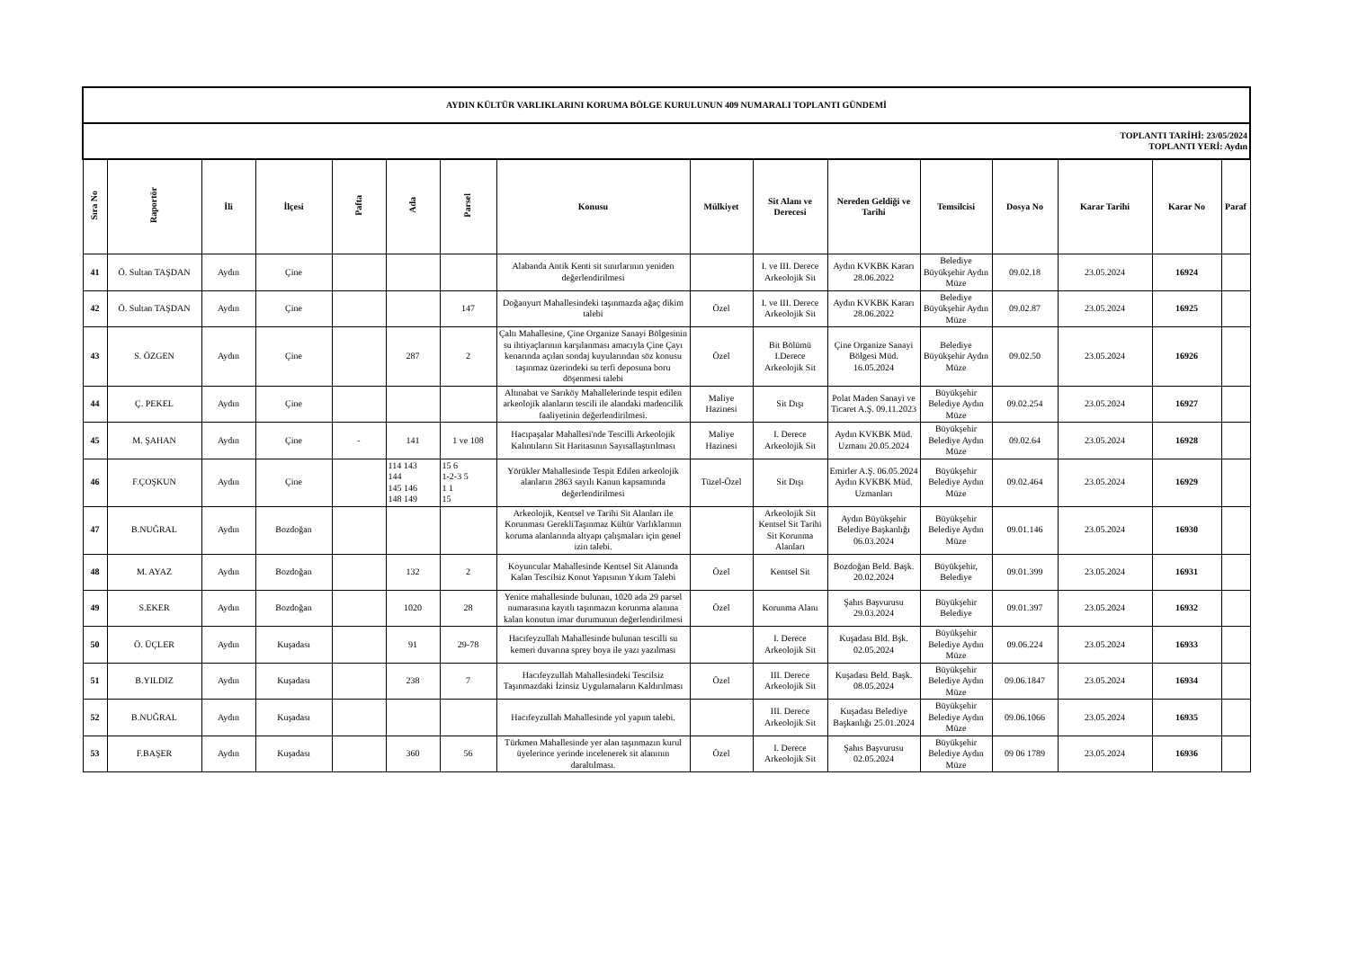| AYDIN KÜLTÜR VARLIKLARINI KORUMA BÖLGE KURULUNUN 409 NUMARALI TOPLANTI GÜNDEMİ | | | | | | | | | | | | | | | |
| TOPLANTI TARİHİ: 23/05/2024 TOPLANTI YERİ: Aydın | | | | | | | | | | | | | | | |
| Sıra No | Raportör | İli | İlçesi | Pafta | Ada | Parsel | Konusu | Mülkiyet | Sit Alanı ve Derecesi | Nereden Geldiği ve Tarihi | Temsilcisi | Dosya No | Karar Tarihi | Karar No | Paraf |
| 41 | Ö. Sultan TAŞDAN | Aydın | Çine | | | | Alabanda Antik Kenti sit sınırlarının yeniden değerlendirilmesi | | I. ve III. Derece Arkeolojik Sit | Aydın KVKBK Kararı 28.06.2022 | Belediye Büyükşehir Aydın Müze | 09.02.18 | 23.05.2024 | 16924 | |
| 42 | Ö. Sultan TAŞDAN | Aydın | Çine | | | 147 | Doğanyurt Mahallesindeki taşınmazda ağaç dikim talebi | Özel | I. ve III. Derece Arkeolojik Sit | Aydın KVKBK Kararı 28.06.2022 | Belediye Büyükşehir Aydın Müze | 09.02.87 | 23.05.2024 | 16925 | |
| 43 | S. ÖZGEN | Aydın | Çine | | 287 | 2 | Çaltı Mahallesine, Çine Organize Sanayi Bölgesinin su ihtiyaçlarının karşılanması amacıyla Çine Çayı kenarında açılan sondaj kuyularından söz konusu taşınmaz üzerindeki su terfi deposuna boru döşenmesi talebi | Özel | Bit Bölümü I.Derece Arkeolojik Sit | Çine Organize Sanayi Bölgesi Müd. 16.05.2024 | Belediye Büyükşehir Aydın Müze | 09.02.50 | 23.05.2024 | 16926 | |
| 44 | Ç. PEKEL | Aydın | Çine | | | | Altınabat ve Sarıköy Mahallelerinde tespit edilen arkeolojik alanların tescili ile alandaki madencilik faaliyetinin değerlendirilmesi. | Maliye Hazinesi | Sit Dışı | Polat Maden Sanayi ve Ticaret A.Ş. 09.11.2023 | Büyükşehir Belediye Aydın Müze | 09.02.254 | 23.05.2024 | 16927 | |
| 45 | M. ŞAHAN | Aydın | Çine | - | 141 | 1 ve 108 | Hacıpaşalar Mahallesi'nde Tescilli Arkeolojik Kalıntıların Sit Haritasının Sayısallaştırılması | Maliye Hazinesi | I. Derece Arkeolojik Sit | Aydın KVKBK Müd. Uzmanı 20.05.2024 | Büyükşehir Belediye Aydın Müze | 09.02.64 | 23.05.2024 | 16928 | |
| 46 | F.ÇOŞKUN | Aydın | Çine | | 114 143 144 145 146 148 149 | 15 6 1-2-3 5 1 1 15 | Yörükler Mahallesinde Tespit Edilen arkeolojik alanların 2863 sayılı Kanun kapsamında değerlendirilmesi | Tüzel-Özel | Sit Dışı | Emirler A.Ş. 06.05.2024 Aydın KVKBK Müd. Uzmanları | Büyükşehir Belediye Aydın Müze | 09.02.464 | 23.05.2024 | 16929 | |
| 47 | B.NUĞRAL | Aydın | Bozdoğan | | | | Arkeolojik, Kentsel ve Tarihi Sit Alanları ile Korunması GerekliTaşınmaz Kültür Varlıklarının koruma alanlarında altyapı çalışmaları için genel izin talebi. | | Arkeolojik Sit Kentsel Sit Tarihi Sit Korunma Alanları | Aydın Büyükşehir Belediye Başkanlığı 06.03.2024 | Büyükşehir Belediye Aydın Müze | 09.01.146 | 23.05.2024 | 16930 | |
| 48 | M. AYAZ | Aydın | Bozdoğan | | 132 | 2 | Koyuncular Mahallesinde Kentsel Sit Alanında Kalan Tescilsiz Konut Yapısının Yıkım Talebi | Özel | Kentsel Sit | Bozdoğan Beld. Başk. 20.02.2024 | Büyükşehir, Belediye | 09.01.399 | 23.05.2024 | 16931 | |
| 49 | S.EKER | Aydın | Bozdoğan | | 1020 | 28 | Yenice mahallesinde bulunan, 1020 ada 29 parsel numarasına kayıtlı taşınmazın korunma alanına kalan konutun imar durumunun değerlendirilmesi | Özel | Korunma Alanı | Şahıs Başvurusu 29.03.2024 | Büyükşehir Belediye | 09.01.397 | 23.05.2024 | 16932 | |
| 50 | Ö. ÜÇLER | Aydın | Kuşadası | | 91 | 29-78 | Hacıfeyzullah Mahallesinde bulunan tescilli su kemeri duvarına sprey boya ile yazı yazılması | | I. Derece Arkeolojik Sit | Kuşadası Bld. Bşk. 02.05.2024 | Büyükşehir Belediye Aydın Müze | 09.06.224 | 23.05.2024 | 16933 | |
| 51 | B.YILDIZ | Aydın | Kuşadası | | 238 | 7 | Hacıfeyzullah Mahallesindeki Tescilsiz Taşınmazdaki İzinsiz Uygulamaların Kaldırılması | Özel | III. Derece Arkeolojik Sit | Kuşadası Beld. Başk. 08.05.2024 | Büyükşehir Belediye Aydın Müze | 09.06.1847 | 23.05.2024 | 16934 | |
| 52 | B.NUĞRAL | Aydın | Kuşadası | | | | Hacıfeyzullah Mahallesinde yol yapım talebi. | | III. Derece Arkeolojik Sit | Kuşadası Belediye Başkanlığı 25.01.2024 | Büyükşehir Belediye Aydın Müze | 09.06.1066 | 23.05.2024 | 16935 | |
| 53 | F.BAŞER | Aydın | Kuşadası | | 360 | 56 | Türkmen Mahallesinde yer alan taşınmazın kurul üyelerince yerinde incelenerek sit alanının daraltılması. | Özel | I. Derece Arkeolojik Sit | Şahıs Başvurusu 02.05.2024 | Büyükşehir Belediye Aydın Müze | 09 06 1789 | 23.05.2024 | 16936 | |